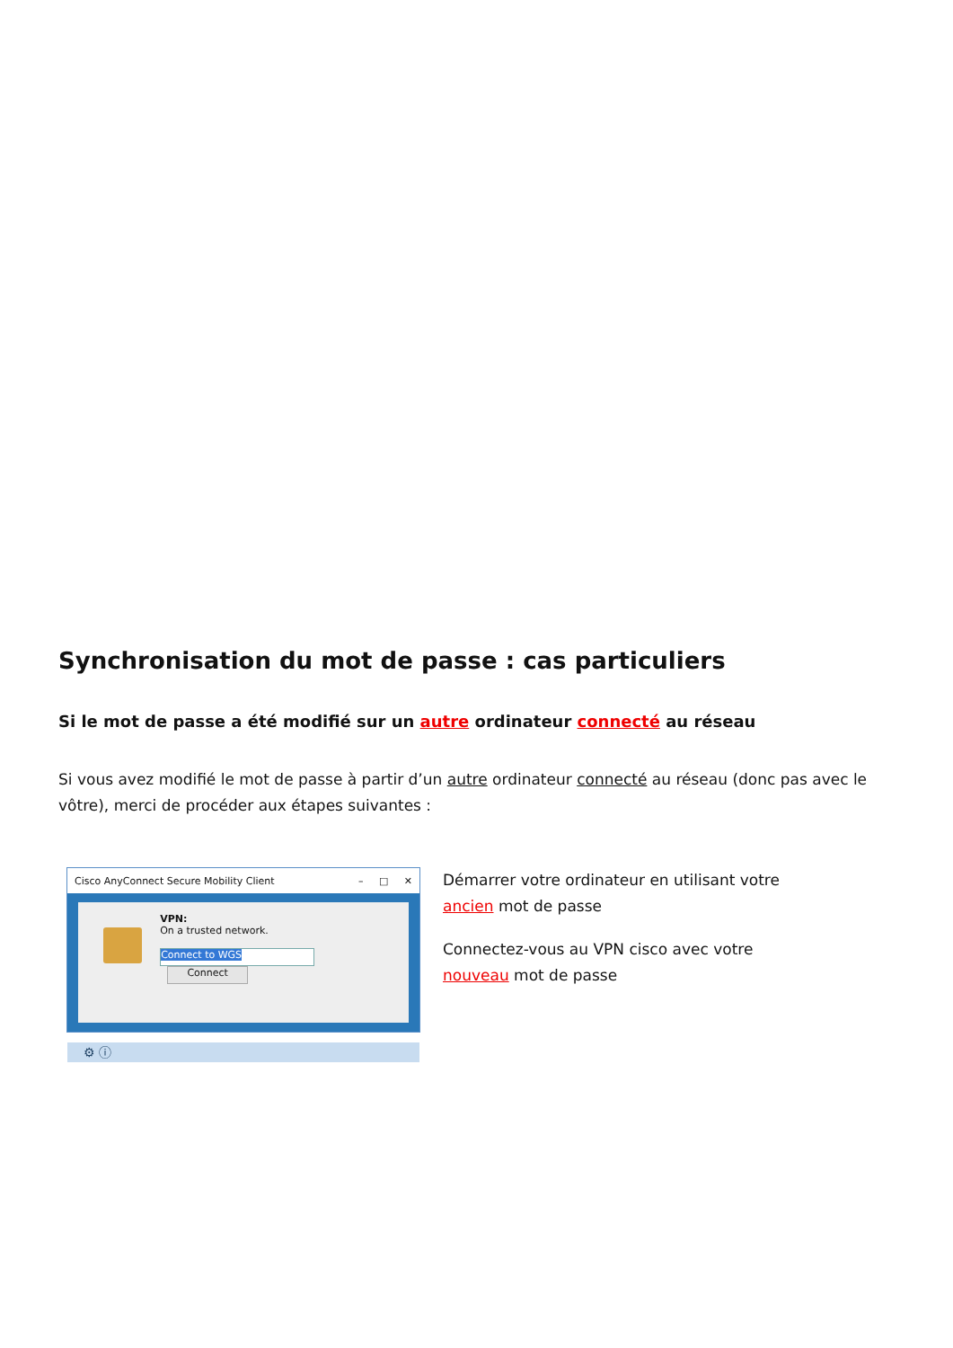Synchronisation du mot de passe : cas particuliers
Si le mot de passe a été modifié sur un autre ordinateur connecté au réseau
Si vous avez modifié le mot de passe à partir d’un autre ordinateur connecté au réseau (donc pas avec le vôtre), merci de procéder aux étapes suivantes :
Cisco AnyConnect Secure Mobility Client – □ ✕
VPN:
On a trusted network.
Connect to WGS Connect
⚙ ⓘ
Démarrer votre ordinateur en utilisant votre
ancien mot de passe
Connectez-vous au VPN cisco avec votre
nouveau mot de passe